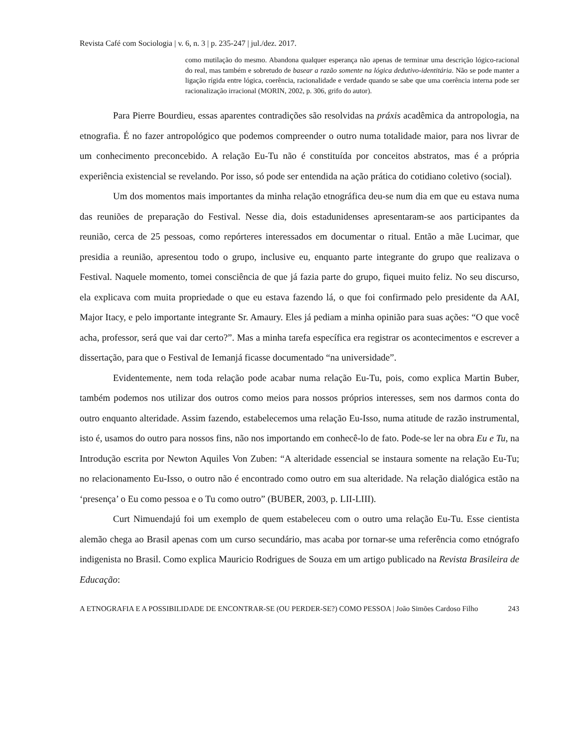Revista Café com Sociologia | v. 6, n. 3 | p. 235-247 | jul./dez. 2017.
como mutilação do mesmo. Abandona qualquer esperança não apenas de terminar uma descrição lógico-racional do real, mas também e sobretudo de basear a razão somente na lógica dedutivo-identitária. Não se pode manter a ligação rígida entre lógica, coerência, racionalidade e verdade quando se sabe que uma coerência interna pode ser racionalização irracional (MORIN, 2002, p. 306, grifo do autor).
Para Pierre Bourdieu, essas aparentes contradições são resolvidas na práxis acadêmica da antropologia, na etnografia. É no fazer antropológico que podemos compreender o outro numa totalidade maior, para nos livrar de um conhecimento preconcebido. A relação Eu-Tu não é constituída por conceitos abstratos, mas é a própria experiência existencial se revelando. Por isso, só pode ser entendida na ação prática do cotidiano coletivo (social).
Um dos momentos mais importantes da minha relação etnográfica deu-se num dia em que eu estava numa das reuniões de preparação do Festival. Nesse dia, dois estadunidenses apresentaram-se aos participantes da reunião, cerca de 25 pessoas, como repórteres interessados em documentar o ritual. Então a mãe Lucimar, que presidia a reunião, apresentou todo o grupo, inclusive eu, enquanto parte integrante do grupo que realizava o Festival. Naquele momento, tomei consciência de que já fazia parte do grupo, fiquei muito feliz. No seu discurso, ela explicava com muita propriedade o que eu estava fazendo lá, o que foi confirmado pelo presidente da AAI, Major Itacy, e pelo importante integrante Sr. Amaury. Eles já pediam a minha opinião para suas ações: “O que você acha, professor, será que vai dar certo?”. Mas a minha tarefa específica era registrar os acontecimentos e escrever a dissertação, para que o Festival de Iemanjá ficasse documentado “na universidade”.
Evidentemente, nem toda relação pode acabar numa relação Eu-Tu, pois, como explica Martin Buber, também podemos nos utilizar dos outros como meios para nossos próprios interesses, sem nos darmos conta do outro enquanto alteridade. Assim fazendo, estabelecemos uma relação Eu-Isso, numa atitude de razão instrumental, isto é, usamos do outro para nossos fins, não nos importando em conhecê-lo de fato. Pode-se ler na obra Eu e Tu, na Introdução escrita por Newton Aquiles Von Zuben: “A alteridade essencial se instaura somente na relação Eu-Tu; no relacionamento Eu-Isso, o outro não é encontrado como outro em sua alteridade. Na relação dialógica estão na ‘presença’ o Eu como pessoa e o Tu como outro” (BUBER, 2003, p. LII-LIII).
Curt Nimuendajú foi um exemplo de quem estabeleceu com o outro uma relação Eu-Tu. Esse cientista alemão chega ao Brasil apenas com um curso secundário, mas acaba por tornar-se uma referência como etnógrafo indigenista no Brasil. Como explica Mauricio Rodrigues de Souza em um artigo publicado na Revista Brasileira de Educação:
A ETNOGRAFIA E A POSSIBILIDADE DE ENCONTRAR-SE (OU PERDER-SE?) COMO PESSOA | João Simões Cardoso Filho
243